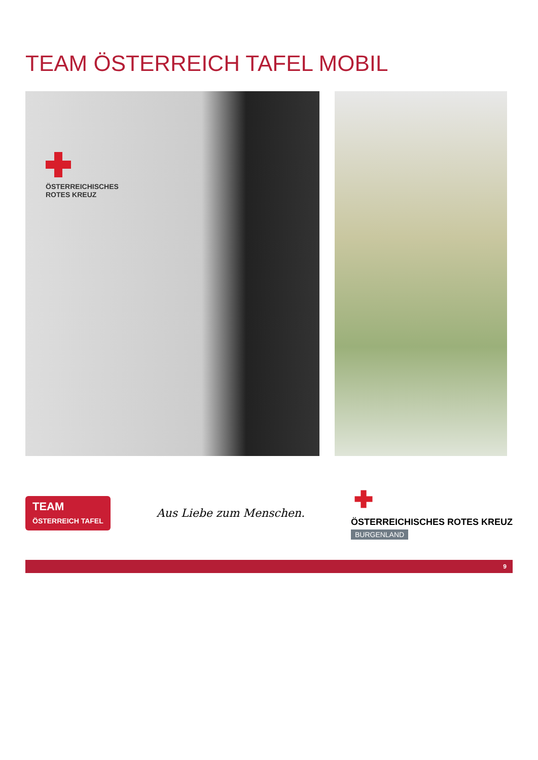TEAM ÖSTERREICH TAFEL MOBIL
ÖSTERREICHISCHES
ROTES KREUZ
TEAM
ÖSTERREICH TAFEL
Aus Liebe zum Menschen.
ÖSTERREICHISCHES ROTES KREUZ
BURGENLAND
9